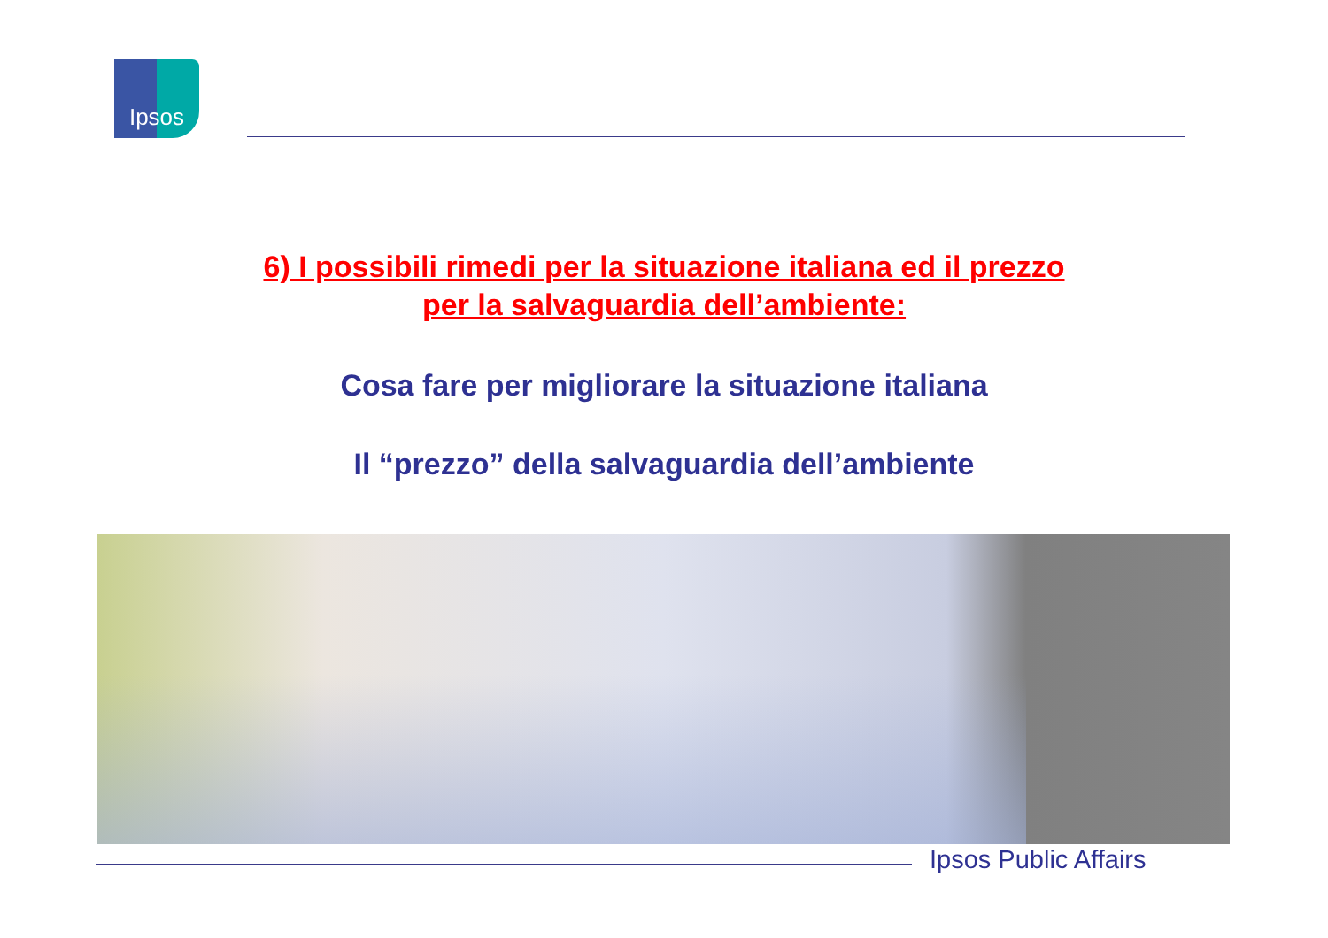Ipsos
6) I possibili rimedi per la situazione italiana ed il prezzo
per la salvaguardia dell’ambiente:
Cosa fare per migliorare la situazione italiana
Il “prezzo” della salvaguardia dell’ambiente
Ipsos Public Affairs